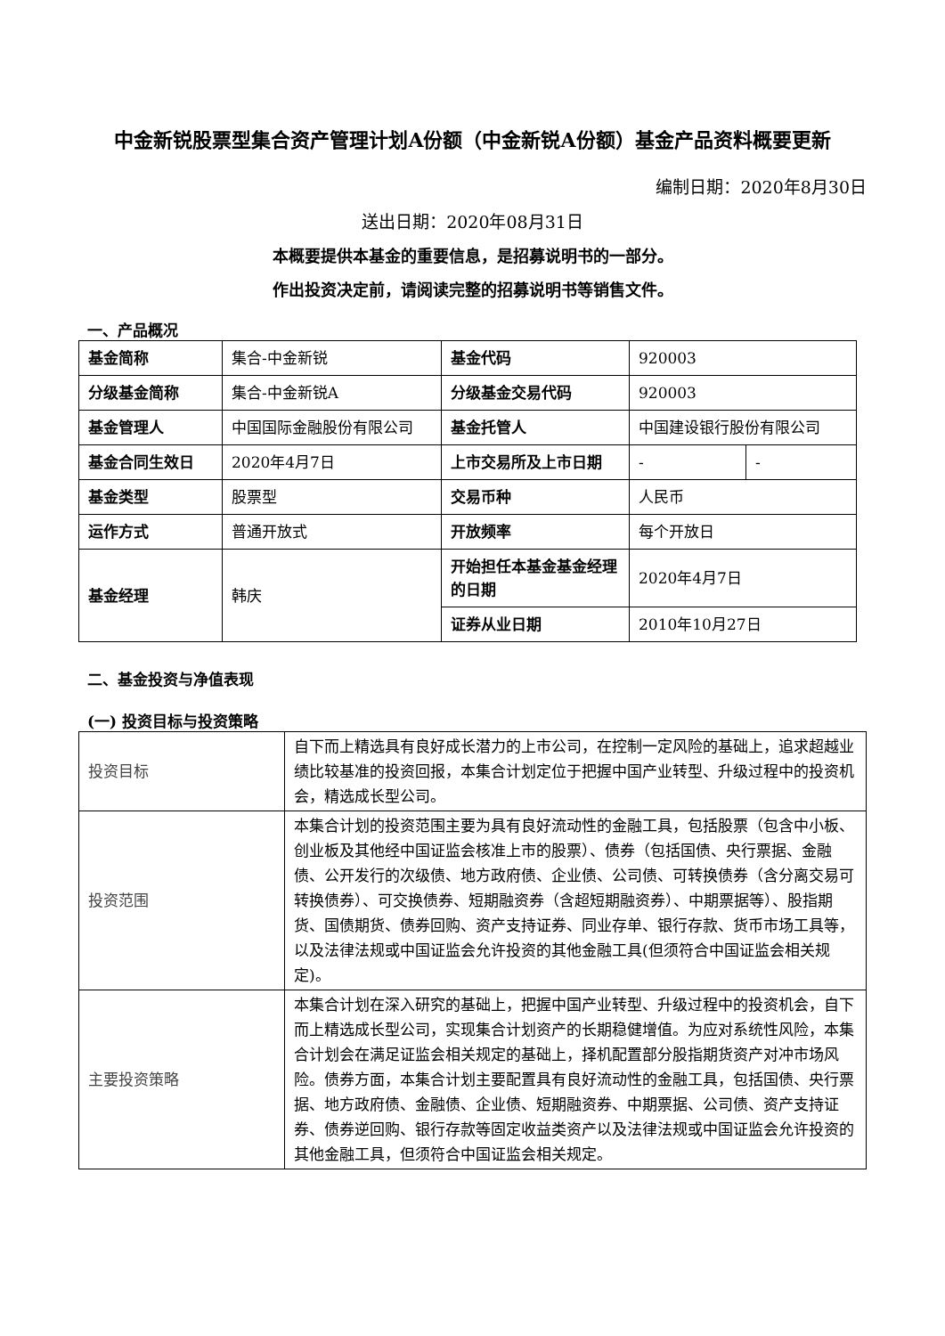中金新锐股票型集合资产管理计划A份额（中金新锐A份额）基金产品资料概要更新
编制日期：2020年8月30日
送出日期：2020年08月31日
本概要提供本基金的重要信息，是招募说明书的一部分。
作出投资决定前，请阅读完整的招募说明书等销售文件。
一、产品概况
| 基金简称 | 集合-中金新锐 | 基金代码 | 920003 | |
| 分级基金简称 | 集合-中金新锐A | 分级基金交易代码 | 920003 | |
| 基金管理人 | 中国国际金融股份有限公司 | 基金托管人 | 中国建设银行股份有限公司 | |
| 基金合同生效日 | 2020年4月7日 | 上市交易所及上市日期 | - | - |
| 基金类型 | 股票型 | 交易币种 | 人民币 | |
| 运作方式 | 普通开放式 | 开放频率 | 每个开放日 | |
| 基金经理 | 韩庆 | 开始担任本基金基金经理的日期 | 2020年4月7日 | |
| | | 证券从业日期 | 2010年10月27日 | |
二、基金投资与净值表现
(一) 投资目标与投资策略
| 投资目标 | 自下而上精选具有良好成长潜力的上市公司，在控制一定风险的基础上，追求超越业绩比较基准的投资回报，本集合计划定位于把握中国产业转型、升级过程中的投资机会，精选成长型公司。 |
| 投资范围 | 本集合计划的投资范围主要为具有良好流动性的金融工具，包括股票（包含中小板、创业板及其他经中国证监会核准上市的股票）、债券（包括国债、央行票据、金融债、公开发行的次级债、地方政府债、企业债、公司债、可转换债券（含分离交易可转换债券）、可交换债券、短期融资券（含超短期融资券）、中期票据等）、股指期货、国债期货、债券回购、资产支持证券、同业存单、银行存款、货币市场工具等，以及法律法规或中国证监会允许投资的其他金融工具(但须符合中国证监会相关规定)。 |
| 主要投资策略 | 本集合计划在深入研究的基础上，把握中国产业转型、升级过程中的投资机会，自下而上精选成长型公司，实现集合计划资产的长期稳健增值。为应对系统性风险，本集合计划会在满足证监会相关规定的基础上，择机配置部分股指期货资产对冲市场风险。债券方面，本集合计划主要配置具有良好流动性的金融工具，包括国债、央行票据、地方政府债、金融债、企业债、短期融资券、中期票据、公司债、资产支持证券、债券逆回购、银行存款等固定收益类资产以及法律法规或中国证监会允许投资的其他金融工具，但须符合中国证监会相关规定。 |